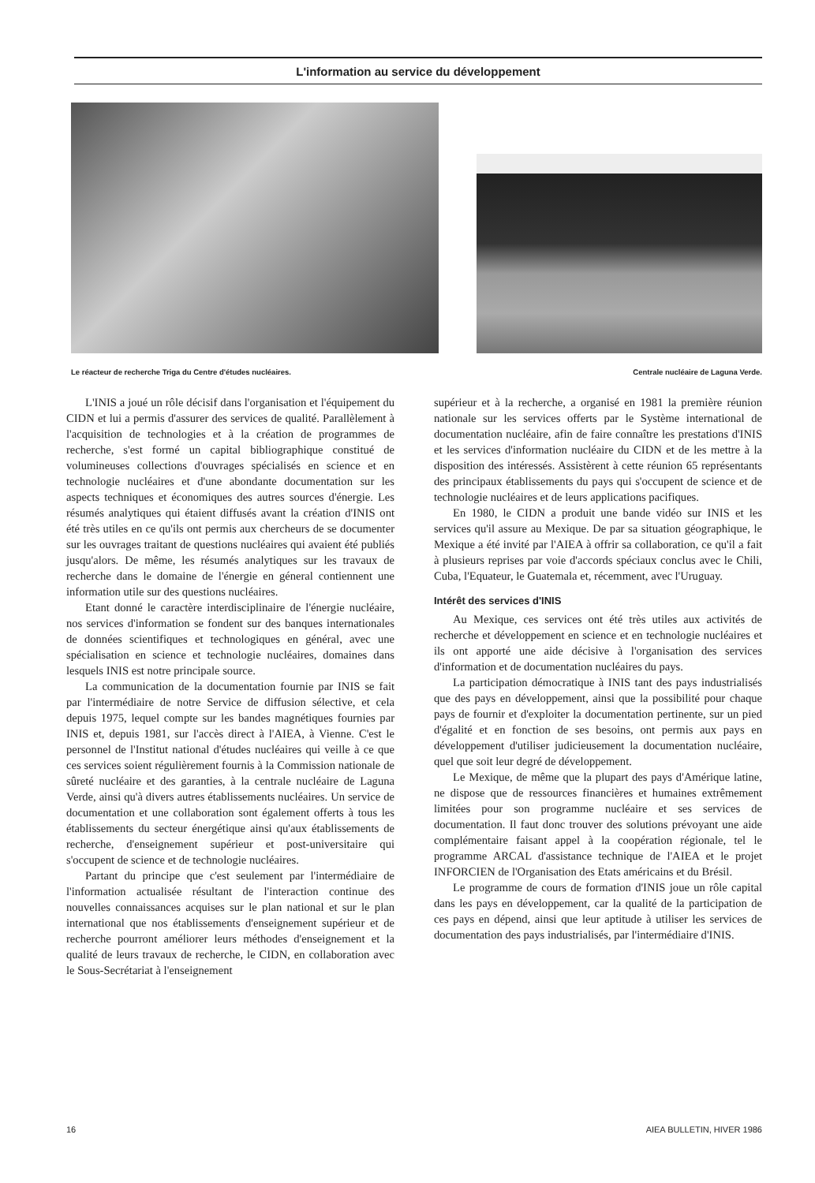L'information au service du développement
Le réacteur de recherche Triga du Centre d'études nucléaires.
Centrale nucléaire de Laguna Verde.
L'INIS a joué un rôle décisif dans l'organisation et l'équipement du CIDN et lui a permis d'assurer des services de qualité. Parallèlement à l'acquisition de technologies et à la création de programmes de recherche, s'est formé un capital bibliographique constitué de volumineuses collections d'ouvrages spécialisés en science et en technologie nucléaires et d'une abondante documentation sur les aspects techniques et économiques des autres sources d'énergie. Les résumés analytiques qui étaient diffusés avant la création d'INIS ont été très utiles en ce qu'ils ont permis aux chercheurs de se documenter sur les ouvrages traitant de questions nucléaires qui avaient été publiés jusqu'alors. De même, les résumés analytiques sur les travaux de recherche dans le domaine de l'énergie en géneral contiennent une information utile sur des questions nucléaires.
Etant donné le caractère interdisciplinaire de l'énergie nucléaire, nos services d'information se fondent sur des banques internationales de données scientifiques et technologiques en général, avec une spécialisation en science et technologie nucléaires, domaines dans lesquels INIS est notre principale source.
La communication de la documentation fournie par INIS se fait par l'intermédiaire de notre Service de diffusion sélective, et cela depuis 1975, lequel compte sur les bandes magnétiques fournies par INIS et, depuis 1981, sur l'accès direct à l'AIEA, à Vienne. C'est le personnel de l'Institut national d'études nucléaires qui veille à ce que ces services soient régulièrement fournis à la Commission nationale de sûreté nucléaire et des garanties, à la centrale nucléaire de Laguna Verde, ainsi qu'à divers autres établissements nucléaires. Un service de documentation et une collaboration sont également offerts à tous les établissements du secteur énergétique ainsi qu'aux établissements de recherche, d'enseignement supérieur et post-universitaire qui s'occupent de science et de technologie nucléaires.
Partant du principe que c'est seulement par l'intermédiaire de l'information actualisée résultant de l'interaction continue des nouvelles connaissances acquises sur le plan national et sur le plan international que nos établissements d'enseignement supérieur et de recherche pourront améliorer leurs méthodes d'enseignement et la qualité de leurs travaux de recherche, le CIDN, en collaboration avec le Sous-Secrétariat à l'enseignement
supérieur et à la recherche, a organisé en 1981 la première réunion nationale sur les services offerts par le Système international de documentation nucléaire, afin de faire connaître les prestations d'INIS et les services d'information nucléaire du CIDN et de les mettre à la disposition des intéressés. Assistèrent à cette réunion 65 représentants des principaux établissements du pays qui s'occupent de science et de technologie nucléaires et de leurs applications pacifiques.
En 1980, le CIDN a produit une bande vidéo sur INIS et les services qu'il assure au Mexique. De par sa situation géographique, le Mexique a été invité par l'AIEA à offrir sa collaboration, ce qu'il a fait à plusieurs reprises par voie d'accords spéciaux conclus avec le Chili, Cuba, l'Equateur, le Guatemala et, récemment, avec l'Uruguay.
Intérêt des services d'INIS
Au Mexique, ces services ont été très utiles aux activités de recherche et développement en science et en technologie nucléaires et ils ont apporté une aide décisive à l'organisation des services d'information et de documentation nucléaires du pays.
La participation démocratique à INIS tant des pays industrialisés que des pays en développement, ainsi que la possibilité pour chaque pays de fournir et d'exploiter la documentation pertinente, sur un pied d'égalité et en fonction de ses besoins, ont permis aux pays en développement d'utiliser judicieusement la documentation nucléaire, quel que soit leur degré de développement.
Le Mexique, de même que la plupart des pays d'Amérique latine, ne dispose que de ressources financières et humaines extrêmement limitées pour son programme nucléaire et ses services de documentation. Il faut donc trouver des solutions prévoyant une aide complémentaire faisant appel à la coopération régionale, tel le programme ARCAL d'assistance technique de l'AIEA et le projet INFORCIEN de l'Organisation des Etats américains et du Brésil.
Le programme de cours de formation d'INIS joue un rôle capital dans les pays en développement, car la qualité de la participation de ces pays en dépend, ainsi que leur aptitude à utiliser les services de documentation des pays industrialisés, par l'intermédiaire d'INIS.
16 AIEA BULLETIN, HIVER 1986